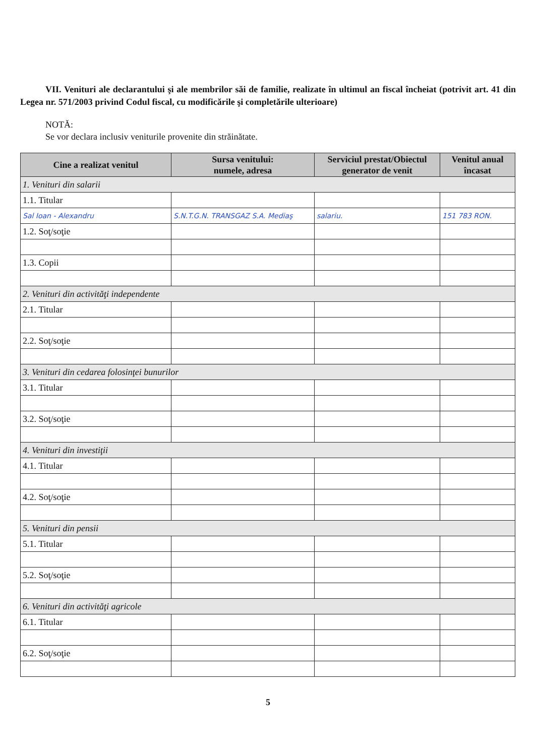VII. Venituri ale declarantului şi ale membrilor săi de familie, realizate în ultimul an fiscal încheiat (potrivit art. 41 din Legea nr. 571/2003 privind Codul fiscal, cu modificările şi completările ulterioare)
NOTĂ:
Se vor declara inclusiv veniturile provenite din străinătate.
| Cine a realizat venitul | Sursa venitului: numele, adresa | Serviciul prestat/Obiectul generator de venit | Venitul anual încasat |
| --- | --- | --- | --- |
| 1. Venituri din salarii | | | |
| 1.1. Titular | | | |
| Sal Ioan - Alexandru | S.N.T.G.N. TRANSGAZ S.A. Mediaş | salariu. | 151 783 RON. |
| 1.2. Soţ/soţie | | | |
| 1.3. Copii | | | |
| 2. Venituri din activităţi independente | | | |
| 2.1. Titular | | | |
| 2.2. Soţ/soţie | | | |
| 3. Venituri din cedarea folosinţei bunurilor | | | |
| 3.1. Titular | | | |
| 3.2. Soţ/soţie | | | |
| 4. Venituri din investiţii | | | |
| 4.1. Titular | | | |
| 4.2. Soţ/soţie | | | |
| 5. Venituri din pensii | | | |
| 5.1. Titular | | | |
| 5.2. Soţ/soţie | | | |
| 6. Venituri din activităţi agricole | | | |
| 6.1. Titular | | | |
| 6.2. Soţ/soţie | | | |
5